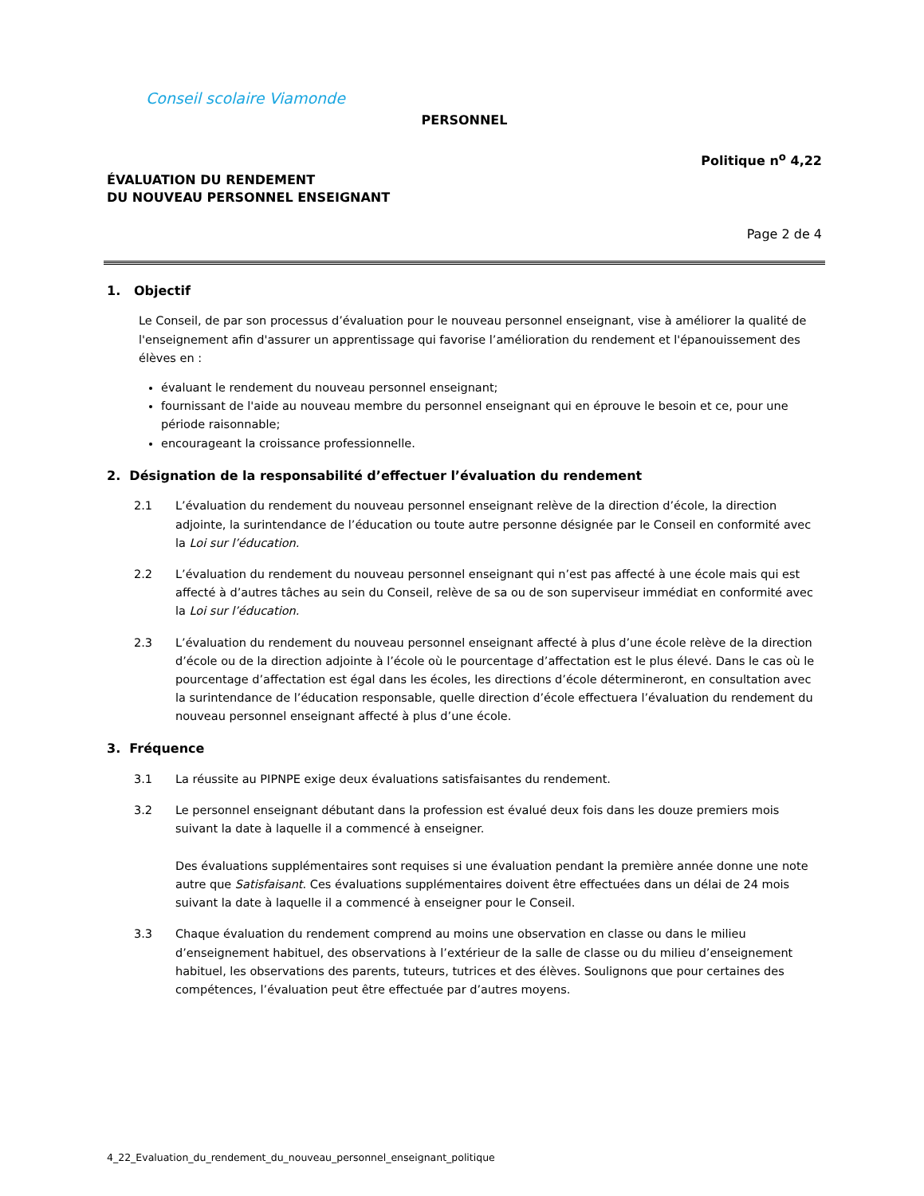Conseil scolaire Viamonde
PERSONNEL
Politique n<sup>o</sup> 4,22
ÉVALUATION DU RENDEMENT
DU NOUVEAU PERSONNEL ENSEIGNANT
Page 2 de 4
1. Objectif
Le Conseil, de par son processus d’évaluation pour le nouveau personnel enseignant, vise à améliorer la qualité de l'enseignement afin d'assurer un apprentissage qui favorise l’amélioration du rendement et l'épanouissement des élèves en :
évaluant le rendement du nouveau personnel enseignant;
fournissant de l'aide au nouveau membre du personnel enseignant qui en éprouve le besoin et ce, pour une période raisonnable;
encourageant la croissance professionnelle.
2. Désignation de la responsabilité d’effectuer l’évaluation du rendement
2.1 L’évaluation du rendement du nouveau personnel enseignant relève de la direction d’école, la direction adjointe, la surintendance de l’éducation ou toute autre personne désignée par le Conseil en conformité avec la Loi sur l’éducation.
2.2 L’évaluation du rendement du nouveau personnel enseignant qui n’est pas affecté à une école mais qui est affecté à d’autres tâches au sein du Conseil, relève de sa ou de son superviseur immédiat en conformité avec la Loi sur l’éducation.
2.3 L’évaluation du rendement du nouveau personnel enseignant affecté à plus d’une école relève de la direction d’école ou de la direction adjointe à l’école où le pourcentage d’affectation est le plus élevé. Dans le cas où le pourcentage d’affectation est égal dans les écoles, les directions d’école détermineront, en consultation avec la surintendance de l’éducation responsable, quelle direction d’école effectuera l’évaluation du rendement du nouveau personnel enseignant affecté à plus d’une école.
3. Fréquence
3.1 La réussite au PIPNPE exige deux évaluations satisfaisantes du rendement.
3.2 Le personnel enseignant débutant dans la profession est évalué deux fois dans les douze premiers mois suivant la date à laquelle il a commencé à enseigner.
Des évaluations supplémentaires sont requises si une évaluation pendant la première année donne une note autre que Satisfaisant. Ces évaluations supplémentaires doivent être effectuées dans un délai de 24 mois suivant la date à laquelle il a commencé à enseigner pour le Conseil.
3.3 Chaque évaluation du rendement comprend au moins une observation en classe ou dans le milieu d’enseignement habituel, des observations à l’extérieur de la salle de classe ou du milieu d’enseignement habituel, les observations des parents, tuteurs, tutrices et des élèves. Soulignons que pour certaines des compétences, l’évaluation peut être effectuée par d’autres moyens.
4_22_Evaluation_du_rendement_du_nouveau_personnel_enseignant_politique